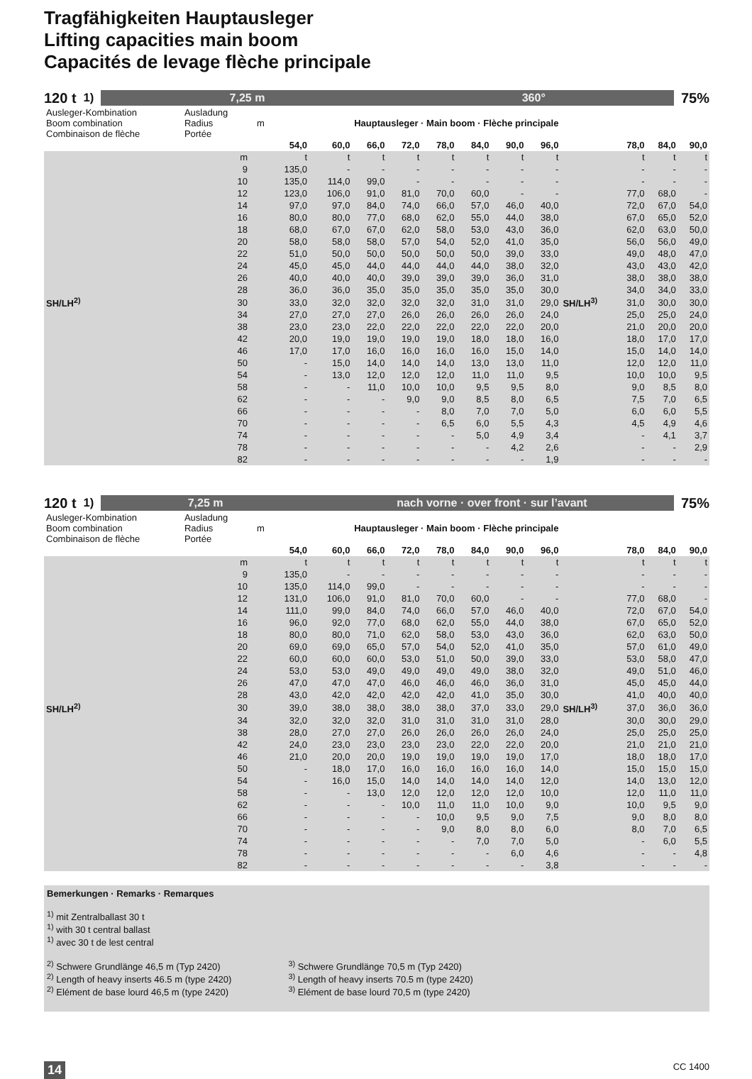Tragfähigkeiten Hauptausleger
Lifting capacities main boom
Capacités de levage flèche principale
120 t<sup>1)</sup>
7,25 m 360°
75%
| Ausleger-Kombination Boom combination Combinaison de flèche | Ausladung Radius Portée | m | Hauptausleger · Main boom · Flèche principale | | | | | | | | | | | |
| | | | 54,0 | 60,0 | 66,0 | 72,0 | 78,0 | 84,0 | 90,0 | 96,0 | | 78,0 | 84,0 | 90,0 |
| | m | | t | t | t | t | t | t | t | t | | t | t | t |
| | 9 | | 135,0 | - | - | - | - | - | - | - | | - | - | - |
| | 10 | | 135,0 | 114,0 | 99,0 | - | - | - | - | - | | - | - | - |
| | 12 | | 123,0 | 106,0 | 91,0 | 81,0 | 70,0 | 60,0 | - | - | | 77,0 | 68,0 | - |
| | 14 | | 97,0 | 97,0 | 84,0 | 74,0 | 66,0 | 57,0 | 46,0 | 40,0 | | 72,0 | 67,0 | 54,0 |
| | 16 | | 80,0 | 80,0 | 77,0 | 68,0 | 62,0 | 55,0 | 44,0 | 38,0 | | 67,0 | 65,0 | 52,0 |
| | 18 | | 68,0 | 67,0 | 67,0 | 62,0 | 58,0 | 53,0 | 43,0 | 36,0 | | 62,0 | 63,0 | 50,0 |
| | 20 | | 58,0 | 58,0 | 58,0 | 57,0 | 54,0 | 52,0 | 41,0 | 35,0 | | 56,0 | 56,0 | 49,0 |
| | 22 | | 51,0 | 50,0 | 50,0 | 50,0 | 50,0 | 50,0 | 39,0 | 33,0 | | 49,0 | 48,0 | 47,0 |
| | 24 | | 45,0 | 45,0 | 44,0 | 44,0 | 44,0 | 44,0 | 38,0 | 32,0 | | 43,0 | 43,0 | 42,0 |
| | 26 | | 40,0 | 40,0 | 40,0 | 39,0 | 39,0 | 39,0 | 36,0 | 31,0 | | 38,0 | 38,0 | 38,0 |
| | 28 | | 36,0 | 36,0 | 35,0 | 35,0 | 35,0 | 35,0 | 35,0 | 30,0 | | 34,0 | 34,0 | 33,0 |
| SH/LH<sup>2)</sup> | 30 | | 33,0 | 32,0 | 32,0 | 32,0 | 32,0 | 31,0 | 31,0 | 29,0 | SH/LH<sup>3)</sup> | 31,0 | 30,0 | 30,0 |
| | 34 | | 27,0 | 27,0 | 27,0 | 26,0 | 26,0 | 26,0 | 26,0 | 24,0 | | 25,0 | 25,0 | 24,0 |
| | 38 | | 23,0 | 23,0 | 22,0 | 22,0 | 22,0 | 22,0 | 22,0 | 20,0 | | 21,0 | 20,0 | 20,0 |
| | 42 | | 20,0 | 19,0 | 19,0 | 19,0 | 19,0 | 18,0 | 18,0 | 16,0 | | 18,0 | 17,0 | 17,0 |
| | 46 | | 17,0 | 17,0 | 16,0 | 16,0 | 16,0 | 16,0 | 15,0 | 14,0 | | 15,0 | 14,0 | 14,0 |
| | 50 | | - | 15,0 | 14,0 | 14,0 | 14,0 | 13,0 | 13,0 | 11,0 | | 12,0 | 12,0 | 11,0 |
| | 54 | | - | 13,0 | 12,0 | 12,0 | 12,0 | 11,0 | 11,0 | 9,5 | | 10,0 | 10,0 | 9,5 |
| | 58 | | - | - | 11,0 | 10,0 | 10,0 | 9,5 | 9,5 | 8,0 | | 9,0 | 8,5 | 8,0 |
| | 62 | | - | - | - | 9,0 | 9,0 | 8,5 | 8,0 | 6,5 | | 7,5 | 7,0 | 6,5 |
| | 66 | | - | - | - | - | 8,0 | 7,0 | 7,0 | 5,0 | | 6,0 | 6,0 | 5,5 |
| | 70 | | - | - | - | - | 6,5 | 6,0 | 5,5 | 4,3 | | 4,5 | 4,9 | 4,6 |
| | 74 | | - | - | - | - | - | 5,0 | 4,9 | 3,4 | | - | 4,1 | 3,7 |
| | 78 | | - | - | - | - | - | - | 4,2 | 2,6 | | - | - | 2,9 |
| | 82 | | - | - | - | - | - | - | - | 1,9 | | - | - | - |
120 t<sup>1)</sup>
7,25 m nach vorne · over front · sur l’avant
75%
| Ausleger-Kombination Boom combination Combinaison de flèche | Ausladung Radius Portée | m | Hauptausleger · Main boom · Flèche principale | | | | | | | | | | | |
| | | | 54,0 | 60,0 | 66,0 | 72,0 | 78,0 | 84,0 | 90,0 | 96,0 | | 78,0 | 84,0 | 90,0 |
| | m | | t | t | t | t | t | t | t | t | | t | t | t |
| | 9 | | 135,0 | - | - | - | - | - | - | - | | - | - | - |
| | 10 | | 135,0 | 114,0 | 99,0 | - | - | - | - | - | | - | - | - |
| | 12 | | 131,0 | 106,0 | 91,0 | 81,0 | 70,0 | 60,0 | - | - | | 77,0 | 68,0 | - |
| | 14 | | 111,0 | 99,0 | 84,0 | 74,0 | 66,0 | 57,0 | 46,0 | 40,0 | | 72,0 | 67,0 | 54,0 |
| | 16 | | 96,0 | 92,0 | 77,0 | 68,0 | 62,0 | 55,0 | 44,0 | 38,0 | | 67,0 | 65,0 | 52,0 |
| | 18 | | 80,0 | 80,0 | 71,0 | 62,0 | 58,0 | 53,0 | 43,0 | 36,0 | | 62,0 | 63,0 | 50,0 |
| | 20 | | 69,0 | 69,0 | 65,0 | 57,0 | 54,0 | 52,0 | 41,0 | 35,0 | | 57,0 | 61,0 | 49,0 |
| | 22 | | 60,0 | 60,0 | 60,0 | 53,0 | 51,0 | 50,0 | 39,0 | 33,0 | | 53,0 | 58,0 | 47,0 |
| | 24 | | 53,0 | 53,0 | 49,0 | 49,0 | 49,0 | 49,0 | 38,0 | 32,0 | | 49,0 | 51,0 | 46,0 |
| | 26 | | 47,0 | 47,0 | 47,0 | 46,0 | 46,0 | 46,0 | 36,0 | 31,0 | | 45,0 | 45,0 | 44,0 |
| | 28 | | 43,0 | 42,0 | 42,0 | 42,0 | 42,0 | 41,0 | 35,0 | 30,0 | | 41,0 | 40,0 | 40,0 |
| SH/LH<sup>2)</sup> | 30 | | 39,0 | 38,0 | 38,0 | 38,0 | 38,0 | 37,0 | 33,0 | 29,0 | SH/LH<sup>3)</sup> | 37,0 | 36,0 | 36,0 |
| | 34 | | 32,0 | 32,0 | 32,0 | 31,0 | 31,0 | 31,0 | 31,0 | 28,0 | | 30,0 | 30,0 | 29,0 |
| | 38 | | 28,0 | 27,0 | 27,0 | 26,0 | 26,0 | 26,0 | 26,0 | 24,0 | | 25,0 | 25,0 | 25,0 |
| | 42 | | 24,0 | 23,0 | 23,0 | 23,0 | 23,0 | 22,0 | 22,0 | 20,0 | | 21,0 | 21,0 | 21,0 |
| | 46 | | 21,0 | 20,0 | 20,0 | 19,0 | 19,0 | 19,0 | 19,0 | 17,0 | | 18,0 | 18,0 | 17,0 |
| | 50 | | - | 18,0 | 17,0 | 16,0 | 16,0 | 16,0 | 16,0 | 14,0 | | 15,0 | 15,0 | 15,0 |
| | 54 | | - | 16,0 | 15,0 | 14,0 | 14,0 | 14,0 | 14,0 | 12,0 | | 14,0 | 13,0 | 12,0 |
| | 58 | | - | - | 13,0 | 12,0 | 12,0 | 12,0 | 12,0 | 10,0 | | 12,0 | 11,0 | 11,0 |
| | 62 | | - | - | - | 10,0 | 11,0 | 11,0 | 10,0 | 9,0 | | 10,0 | 9,5 | 9,0 |
| | 66 | | - | - | - | - | 10,0 | 9,5 | 9,0 | 7,5 | | 9,0 | 8,0 | 8,0 |
| | 70 | | - | - | - | - | 9,0 | 8,0 | 8,0 | 6,0 | | 8,0 | 7,0 | 6,5 |
| | 74 | | - | - | - | - | - | 7,0 | 7,0 | 5,0 | | - | 6,0 | 5,5 |
| | 78 | | - | - | - | - | - | - | 6,0 | 4,6 | | - | - | 4,8 |
| | 82 | | - | - | - | - | - | - | - | 3,8 | | - | - | - |
Bemerkungen · Remarks · Remarques
<sup>1)</sup> mit Zentralballast 30 t
<sup>1)</sup> with 30 t central ballast
<sup>1)</sup> avec 30 t de lest central
<sup>2)</sup> Schwere Grundlänge 46,5 m (Typ 2420)
<sup>2)</sup> Length of heavy inserts 46.5 m (type 2420)
<sup>2)</sup> Elément de base lourd 46,5 m (type 2420)
<sup>3)</sup> Schwere Grundlänge 70,5 m (Typ 2420)
<sup>3)</sup> Length of heavy inserts 70.5 m (type 2420)
<sup>3)</sup> Elément de base lourd 70,5 m (type 2420)
14 CC 1400